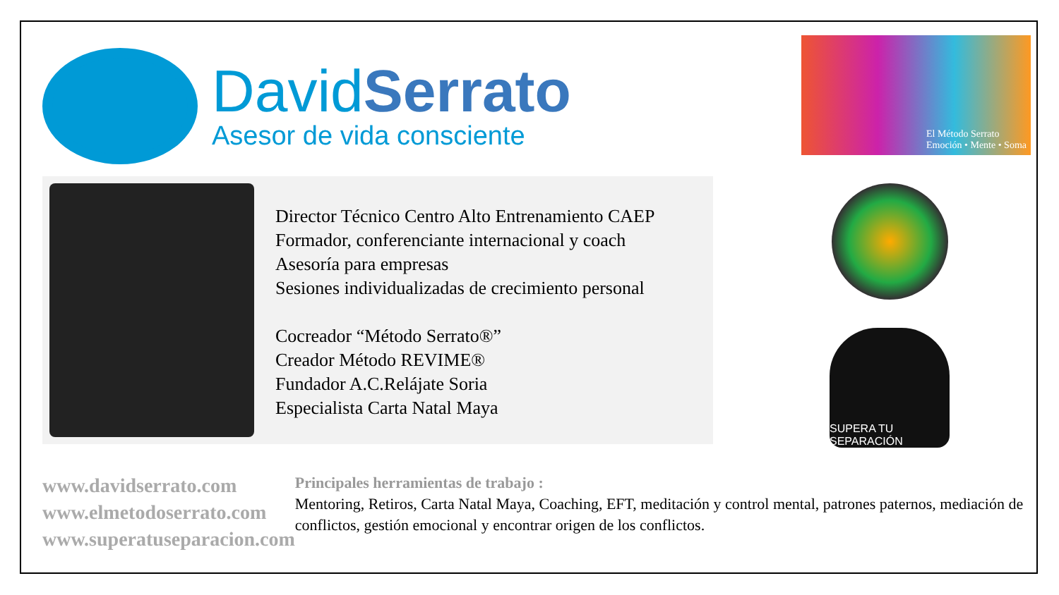DavidSerrato
Asesor de vida consciente
El Método Serrato
Emoción • Mente • Soma
Director Técnico Centro Alto Entrenamiento CAEP
Formador, conferenciante internacional y coach
Asesoría para empresas
Sesiones individualizadas de crecimiento personal
Cocreador “Método Serrato®”
Creador Método REVIME®
Fundador A.C.Relájate Soria
Especialista Carta Natal Maya
SUPERA TU SEPARACIÓN
www.davidserrato.com
www.elmetodoserrato.com
www.superatuseparacion.com
Principales herramientas de trabajo :
Mentoring, Retiros, Carta Natal Maya, Coaching, EFT, meditación y control mental, patrones paternos, mediación de conflictos, gestión emocional y encontrar origen de los conflictos.